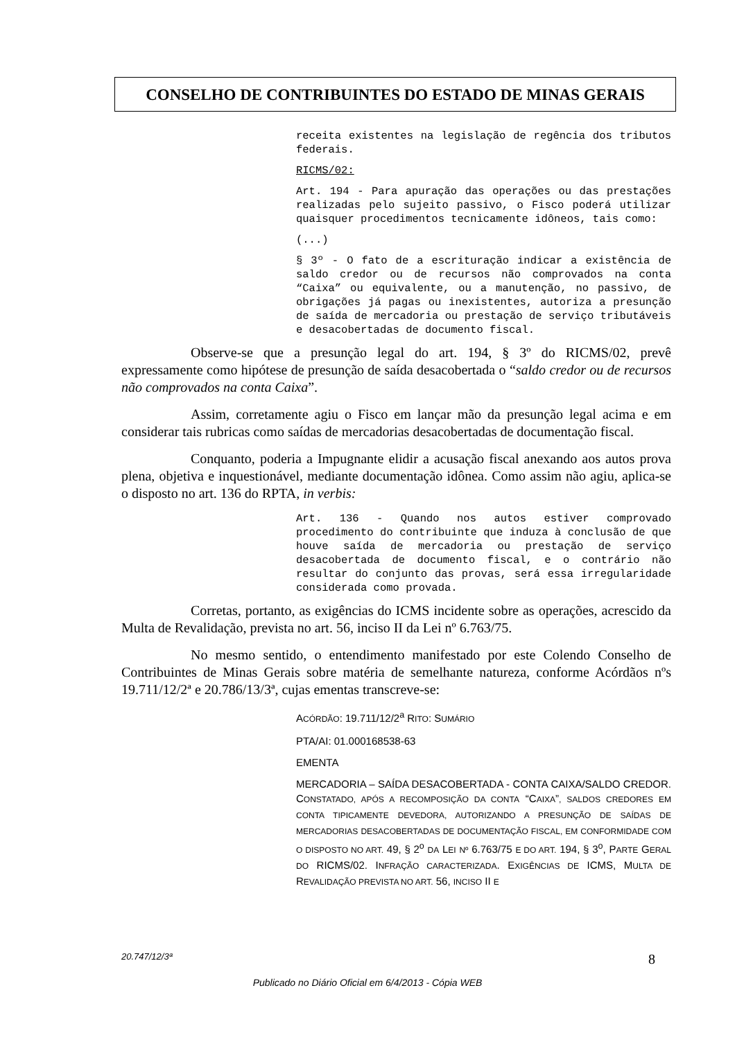CONSELHO DE CONTRIBUINTES DO ESTADO DE MINAS GERAIS
receita existentes na legislação de regência dos tributos federais.
RICMS/02:
Art. 194 - Para apuração das operações ou das prestações realizadas pelo sujeito passivo, o Fisco poderá utilizar quaisquer procedimentos tecnicamente idôneos, tais como:
(...)
§ 3º - O fato de a escrituração indicar a existência de saldo credor ou de recursos não comprovados na conta “Caixa” ou equivalente, ou a manutenção, no passivo, de obrigações já pagas ou inexistentes, autoriza a presunção de saída de mercadoria ou prestação de serviço tributáveis e desacobertadas de documento fiscal.
Observe-se que a presunção legal do art. 194, § 3º do RICMS/02, prevê expressamente como hipótese de presunção de saída desacobertada o “saldo credor ou de recursos não comprovados na conta Caixa”.
Assim, corretamente agiu o Fisco em lançar mão da presunção legal acima e em considerar tais rubricas como saídas de mercadorias desacobertadas de documentação fiscal.
Conquanto, poderia a Impugnante elidir a acusação fiscal anexando aos autos prova plena, objetiva e inquestionável, mediante documentação idônea. Como assim não agiu, aplica-se o disposto no art. 136 do RPTA, in verbis:
Art. 136 - Quando nos autos estiver comprovado procedimento do contribuinte que induza à conclusão de que houve saída de mercadoria ou prestação de serviço desacobertada de documento fiscal, e o contrário não resultar do conjunto das provas, será essa irregularidade considerada como provada.
Corretas, portanto, as exigências do ICMS incidente sobre as operações, acrescido da Multa de Revalidação, prevista no art. 56, inciso II da Lei nº 6.763/75.
No mesmo sentido, o entendimento manifestado por este Colendo Conselho de Contribuintes de Minas Gerais sobre matéria de semelhante natureza, conforme Acórdãos nºs 19.711/12/2ª e 20.786/13/3ª, cujas ementas transcreve-se:
ACÓRDÃO: 19.711/12/2<sup>a</sup> RITO: SUMÁRIO
PTA/AI: 01.000168538-63
EMENTA
MERCADORIA – SAÍDA DESACOBERTADA - CONTA CAIXA/SALDO CREDOR. CONSTATADO, APÓS A RECOMPOSIÇÃO DA CONTA “CAIXA”, SALDOS CREDORES EM CONTA TIPICAMENTE DEVEDORA, AUTORIZANDO A PRESUNÇÃO DE SAÍDAS DE MERCADORIAS DESACOBERTADAS DE DOCUMENTAÇÃO FISCAL, EM CONFORMIDADE COM O DISPOSTO NO ART. 49, § 2<sup>o</sup> DA LEI Nº 6.763/75 E DO ART. 194, § 3<sup>o</sup>, PARTE GERAL DO RICMS/02. INFRAÇÃO CARACTERIZADA. EXIGÊNCIAS DE ICMS, MULTA DE REVALIDAÇÃO PREVISTA NO ART. 56, INCISO II E
20.747/12/3ª 8
Publicado no Diário Oficial em 6/4/2013 - Cópia WEB